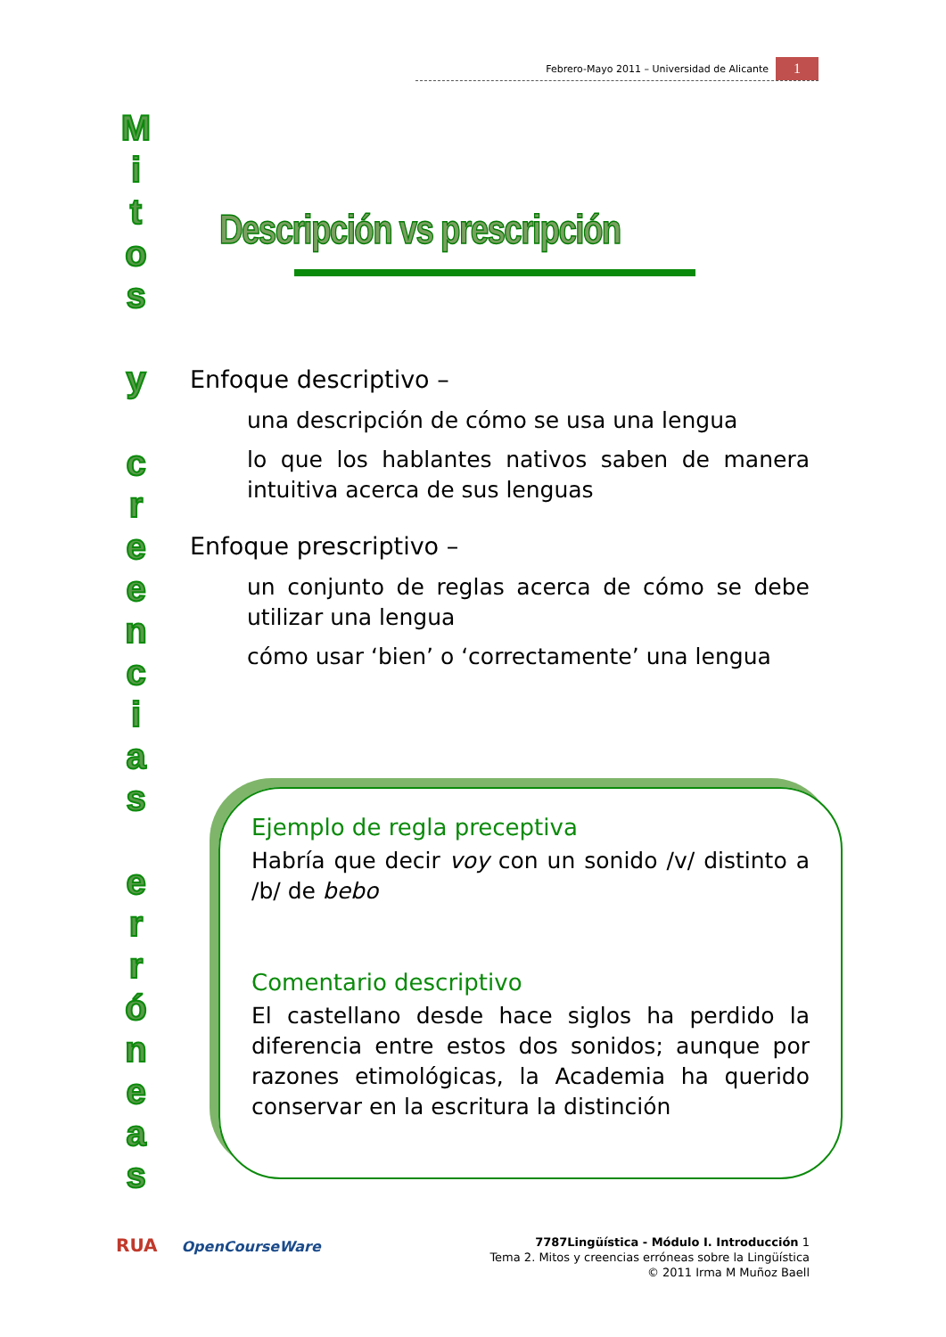Febrero-Mayo 2011 – Universidad de Alicante
1
M
i
t
o
s
y
c
r
e
e
n
c
i
a
s
e
r
r
ó
n
e
a
s
Descripción vs prescripción
Enfoque descriptivo –
una descripción de cómo se usa una lengua
lo que los hablantes nativos saben de manera intuitiva acerca de sus lenguas
Enfoque prescriptivo –
un conjunto de reglas acerca de cómo se debe utilizar una lengua
cómo usar ‘bien’ o ‘correctamente’ una lengua
Ejemplo de regla preceptiva
Habría que decir voy con un sonido /v/ distinto a /b/ de bebo
Comentario descriptivo
El castellano desde hace siglos ha perdido la diferencia entre estos dos sonidos; aunque por razones etimológicas, la Academia ha querido conservar en la escritura la distinción
RUA OpenCourseWare
7787Lingüística - Módulo I. Introducción 1
Tema 2. Mitos y creencias erróneas sobre la Lingüística
© 2011 Irma M Muñoz Baell